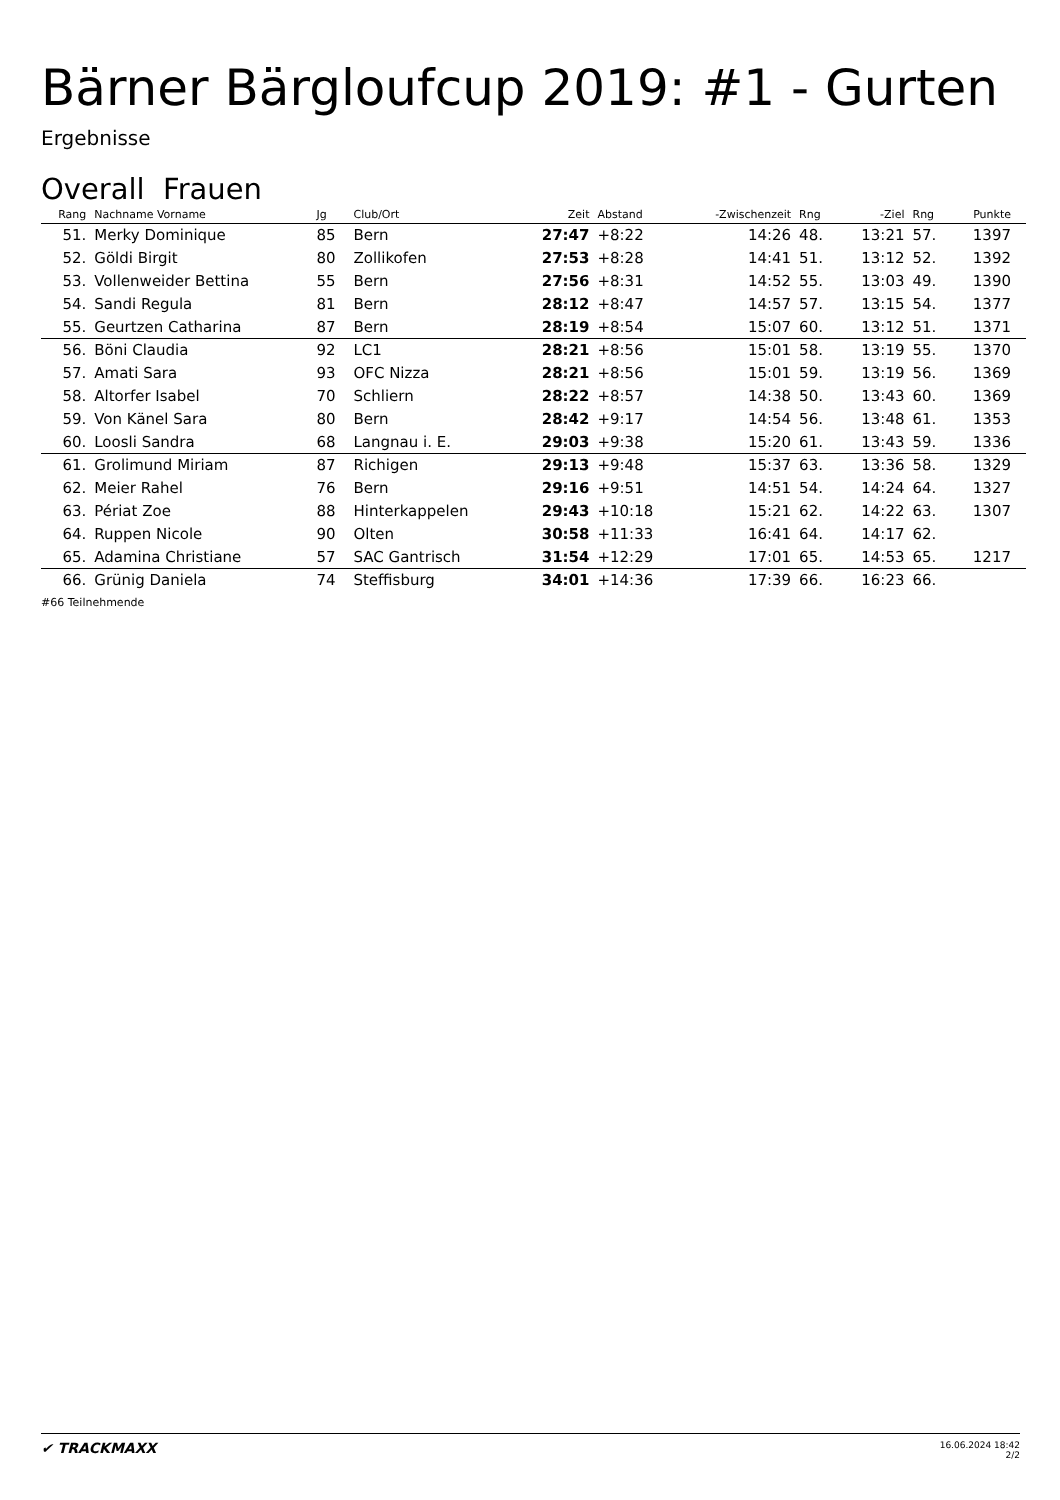Bärner Bärgloufcup 2019: #1 - Gurten
Ergebnisse
Overall Frauen
| Rang | Nachname Vorname | Jg | Club/Ort | Zeit | Abstand | -Zwischenzeit | Rng | -Ziel | Rng | Punkte | |
| --- | --- | --- | --- | --- | --- | --- | --- | --- | --- | --- | --- |
| 51. | Merky Dominique | 85 | Bern | 27:47 | +8:22 | 14:26 | 48. | 13:21 | 57. | 1397 | |
| 52. | Göldi Birgit | 80 | Zollikofen | 27:53 | +8:28 | 14:41 | 51. | 13:12 | 52. | 1392 | |
| 53. | Vollenweider Bettina | 55 | Bern | 27:56 | +8:31 | 14:52 | 55. | 13:03 | 49. | 1390 | |
| 54. | Sandi Regula | 81 | Bern | 28:12 | +8:47 | 14:57 | 57. | 13:15 | 54. | 1377 | |
| 55. | Geurtzen Catharina | 87 | Bern | 28:19 | +8:54 | 15:07 | 60. | 13:12 | 51. | 1371 | |
| 56. | Böni Claudia | 92 | LC1 | 28:21 | +8:56 | 15:01 | 58. | 13:19 | 55. | 1370 | |
| 57. | Amati Sara | 93 | OFC Nizza | 28:21 | +8:56 | 15:01 | 59. | 13:19 | 56. | 1369 | |
| 58. | Altorfer Isabel | 70 | Schliern | 28:22 | +8:57 | 14:38 | 50. | 13:43 | 60. | 1369 | |
| 59. | Von Känel Sara | 80 | Bern | 28:42 | +9:17 | 14:54 | 56. | 13:48 | 61. | 1353 | |
| 60. | Loosli Sandra | 68 | Langnau i. E. | 29:03 | +9:38 | 15:20 | 61. | 13:43 | 59. | 1336 | |
| 61. | Grolimund Miriam | 87 | Richigen | 29:13 | +9:48 | 15:37 | 63. | 13:36 | 58. | 1329 | |
| 62. | Meier Rahel | 76 | Bern | 29:16 | +9:51 | 14:51 | 54. | 14:24 | 64. | 1327 | |
| 63. | Périat Zoe | 88 | Hinterkappelen | 29:43 | +10:18 | 15:21 | 62. | 14:22 | 63. | 1307 | |
| 64. | Ruppen Nicole | 90 | Olten | 30:58 | +11:33 | 16:41 | 64. | 14:17 | 62. | | |
| 65. | Adamina Christiane | 57 | SAC Gantrisch | 31:54 | +12:29 | 17:01 | 65. | 14:53 | 65. | 1217 | |
| 66. | Grünig Daniela | 74 | Steffisburg | 34:01 | +14:36 | 17:39 | 66. | 16:23 | 66. | | |
#66 Teilnehmende
✔ TRACKMAXX
16.06.2024 18:42
2/2